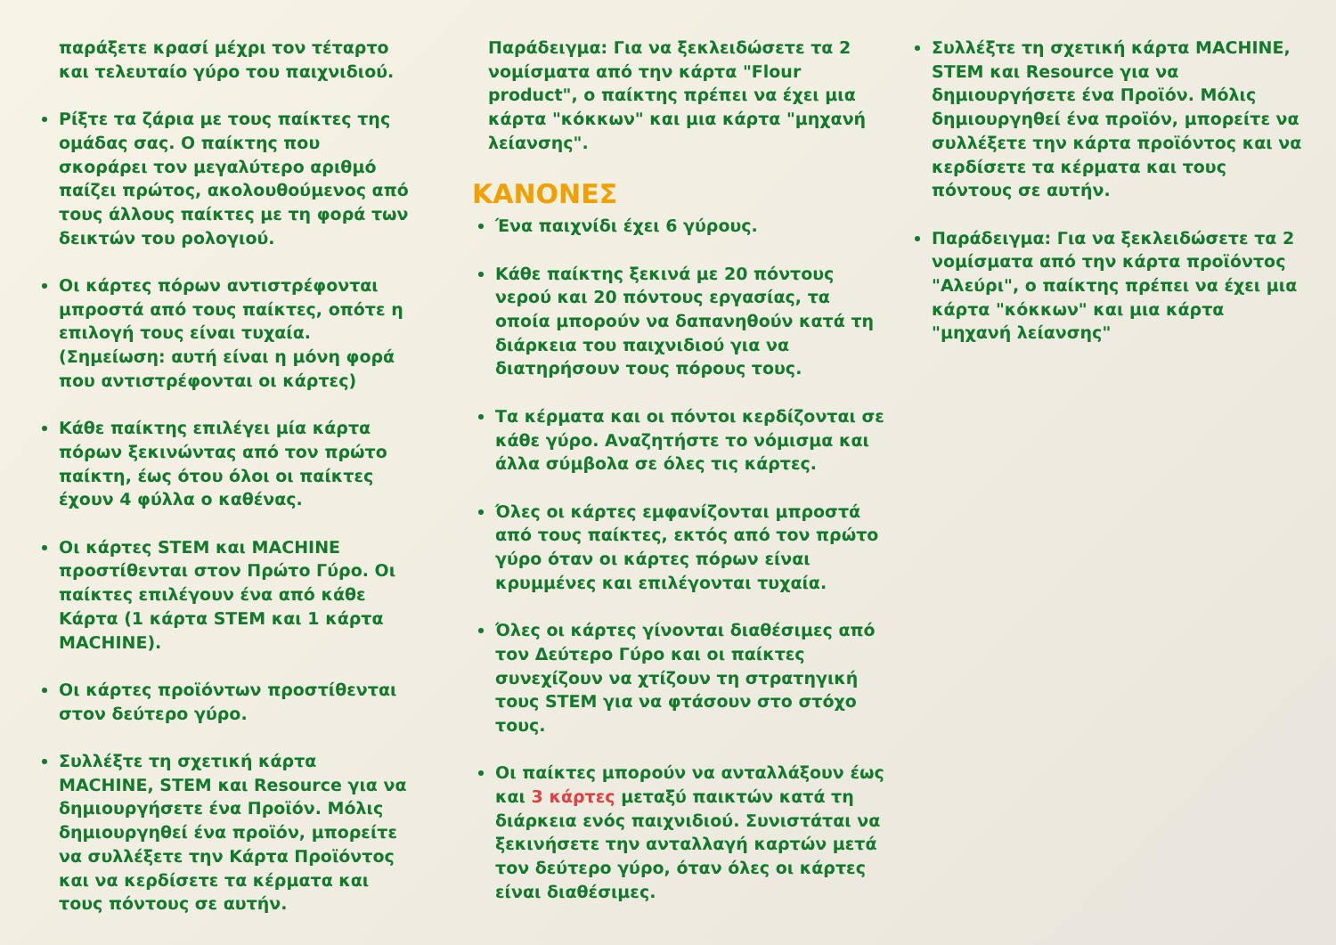παράξετε κρασί μέχρι τον τέταρτο και τελευταίο γύρο του παιχνιδιού.
Ρίξτε τα ζάρια με τους παίκτες της ομάδας σας. Ο παίκτης που σκοράρει τον μεγαλύτερο αριθμό παίζει πρώτος, ακολουθούμενος από τους άλλους παίκτες με τη φορά των δεικτών του ρολογιού.
Οι κάρτες πόρων αντιστρέφονται μπροστά από τους παίκτες, οπότε η επιλογή τους είναι τυχαία. (Σημείωση: αυτή είναι η μόνη φορά που αντιστρέφονται οι κάρτες)
Κάθε παίκτης επιλέγει μία κάρτα πόρων ξεκινώντας από τον πρώτο παίκτη, έως ότου όλοι οι παίκτες έχουν 4 φύλλα ο καθένας.
Οι κάρτες STEM και MACHINE προστίθενται στον Πρώτο Γύρο. Οι παίκτες επιλέγουν ένα από κάθε Κάρτα (1 κάρτα STEM και 1 κάρτα MACHINE).
Οι κάρτες προϊόντων προστίθενται στον δεύτερο γύρο.
Συλλέξτε τη σχετική κάρτα MACHINE, STEM και Resource για να δημιουργήσετε ένα Προϊόν. Μόλις δημιουργηθεί ένα προϊόν, μπορείτε να συλλέξετε την Κάρτα Προϊόντος και να κερδίσετε τα κέρματα και τους πόντους σε αυτήν.
Παράδειγμα: Για να ξεκλειδώσετε τα 2 νομίσματα από την κάρτα "Flour product", ο παίκτης πρέπει να έχει μια κάρτα "κόκκων" και μια κάρτα "μηχανή λείανσης".
ΚΑΝΟΝΕΣ
Ένα παιχνίδι έχει 6 γύρους.
Κάθε παίκτης ξεκινά με 20 πόντους νερού και 20 πόντους εργασίας, τα οποία μπορούν να δαπανηθούν κατά τη διάρκεια του παιχνιδιού για να διατηρήσουν τους πόρους τους.
Τα κέρματα και οι πόντοι κερδίζονται σε κάθε γύρο. Αναζητήστε το νόμισμα και άλλα σύμβολα σε όλες τις κάρτες.
Όλες οι κάρτες εμφανίζονται μπροστά από τους παίκτες, εκτός από τον πρώτο γύρο όταν οι κάρτες πόρων είναι κρυμμένες και επιλέγονται τυχαία.
Όλες οι κάρτες γίνονται διαθέσιμες από τον Δεύτερο Γύρο και οι παίκτες συνεχίζουν να χτίζουν τη στρατηγική τους STEM για να φτάσουν στο στόχο τους.
Οι παίκτες μπορούν να ανταλλάξουν έως και 3 κάρτες μεταξύ παικτών κατά τη διάρκεια ενός παιχνιδιού. Συνιστάται να ξεκινήσετε την ανταλλαγή καρτών μετά τον δεύτερο γύρο, όταν όλες οι κάρτες είναι διαθέσιμες.
Συλλέξτε τη σχετική κάρτα MACHINE, STEM και Resource για να δημιουργήσετε ένα Προϊόν. Μόλις δημιουργηθεί ένα προϊόν, μπορείτε να συλλέξετε την κάρτα προϊόντος και να κερδίσετε τα κέρματα και τους πόντους σε αυτήν.
Παράδειγμα: Για να ξεκλειδώσετε τα 2 νομίσματα από την κάρτα προϊόντος "Αλεύρι", ο παίκτης πρέπει να έχει μια κάρτα "κόκκων" και μια κάρτα "μηχανή λείανσης"